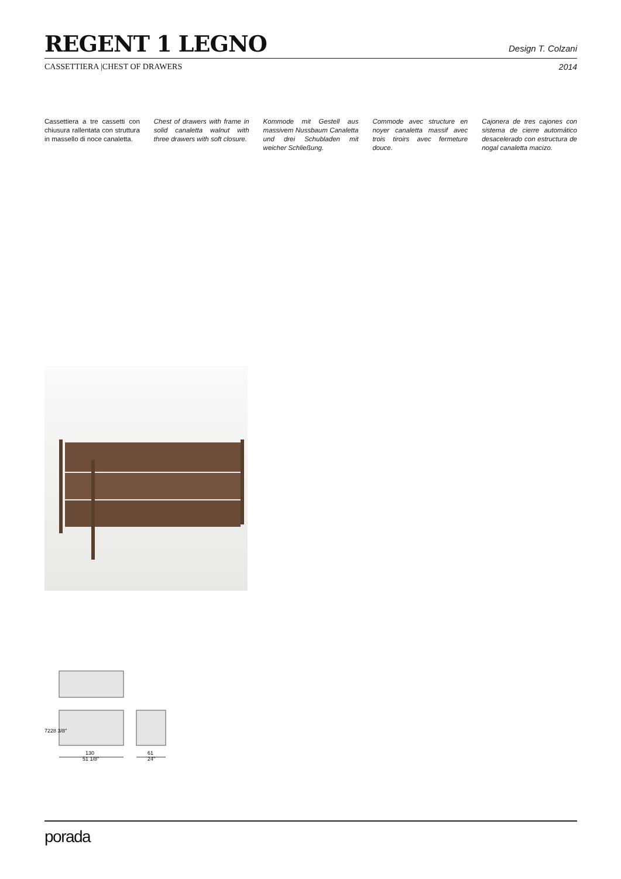REGENT 1 LEGNO
Design T. Colzani
CASSETTIERA |CHEST OF DRAWERS 2014
Cassettiera a tre cassetti con chiusura rallentata con struttura in massello di noce canaletta.
Chest of drawers with frame in solid canaletta walnut with three drawers with soft closure.
Kommode mit Gestell aus massivem Nussbaum Canaletta und drei Schubladen mit weicher Schließung.
Commode avec structure en noyer canaletta massif avec trois tiroirs avec fermeture douce.
Cajonera de tres cajones con sistema de cierre automático desacelerado con estructura de nogal canaletta macizo.
130
51 1/8"
61
24"
72
28 3/8"
porada